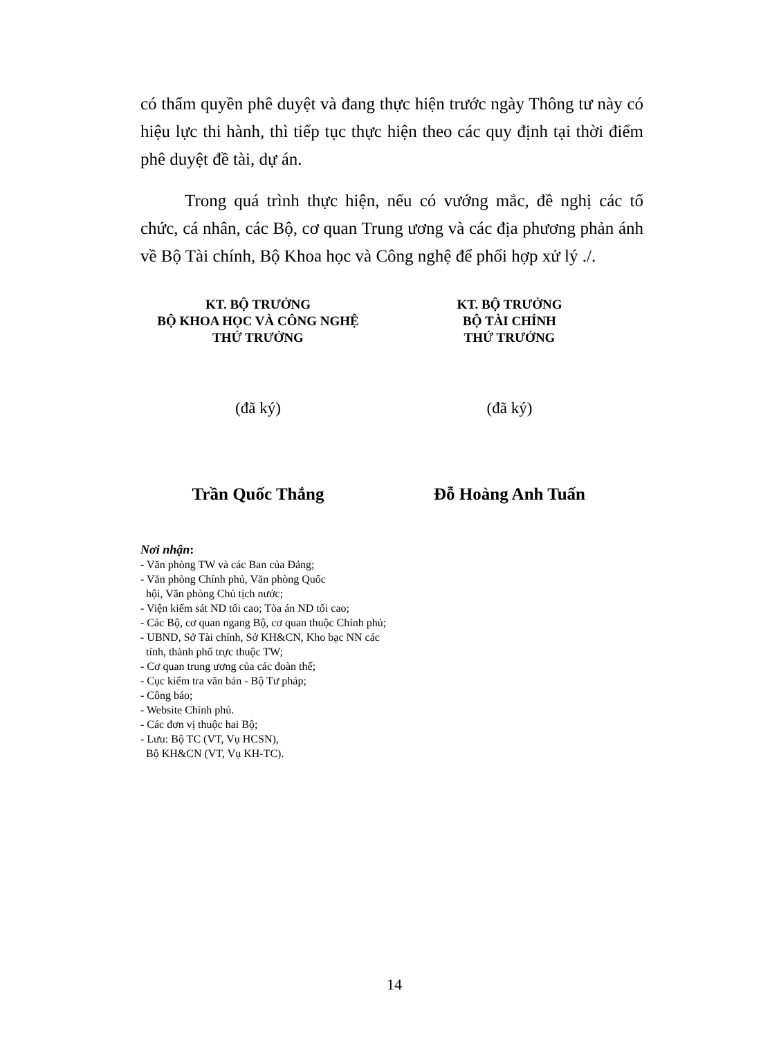có thẩm quyền phê duyệt và đang thực hiện trước ngày Thông tư này có hiệu lực thi hành, thì tiếp tục thực hiện theo các quy định tại thời điểm phê duyệt đề tài, dự án.
Trong quá trình thực hiện, nếu có vướng mắc, đề nghị các tổ chức, cá nhân, các Bộ, cơ quan Trung ương và các địa phương phản ánh về Bộ Tài chính, Bộ Khoa học và Công nghệ để phối hợp xử lý ./.
KT. BỘ TRƯỞNG
BỘ KHOA HỌC VÀ CÔNG NGHỆ
THỨ TRƯỞNG
(đã ký)
Trần Quốc Thắng
KT. BỘ TRƯỞNG
BỘ TÀI CHÍNH
THỨ TRƯỞNG
(đã ký)
Đỗ Hoàng Anh Tuấn
Nơi nhận:
- Văn phòng TW và các Ban của Đảng;
- Văn phòng Chính phủ, Văn phòng Quốc
hội, Văn phòng Chủ tịch nước;
- Viện kiểm sát ND tối cao; Tòa án ND tối cao;
- Các Bộ, cơ quan ngang Bộ, cơ quan thuộc Chính phủ;
- UBND, Sở Tài chính, Sở KH&CN, Kho bạc NN các
tỉnh, thành phố trực thuộc TW;
- Cơ quan trung ương của các đoàn thể;
- Cục kiểm tra văn bản - Bộ Tư pháp;
- Công báo;
- Website Chính phủ.
- Các đơn vị thuộc hai Bộ;
- Lưu: Bộ TC (VT, Vụ HCSN),
Bộ KH&CN (VT, Vụ KH-TC).
14